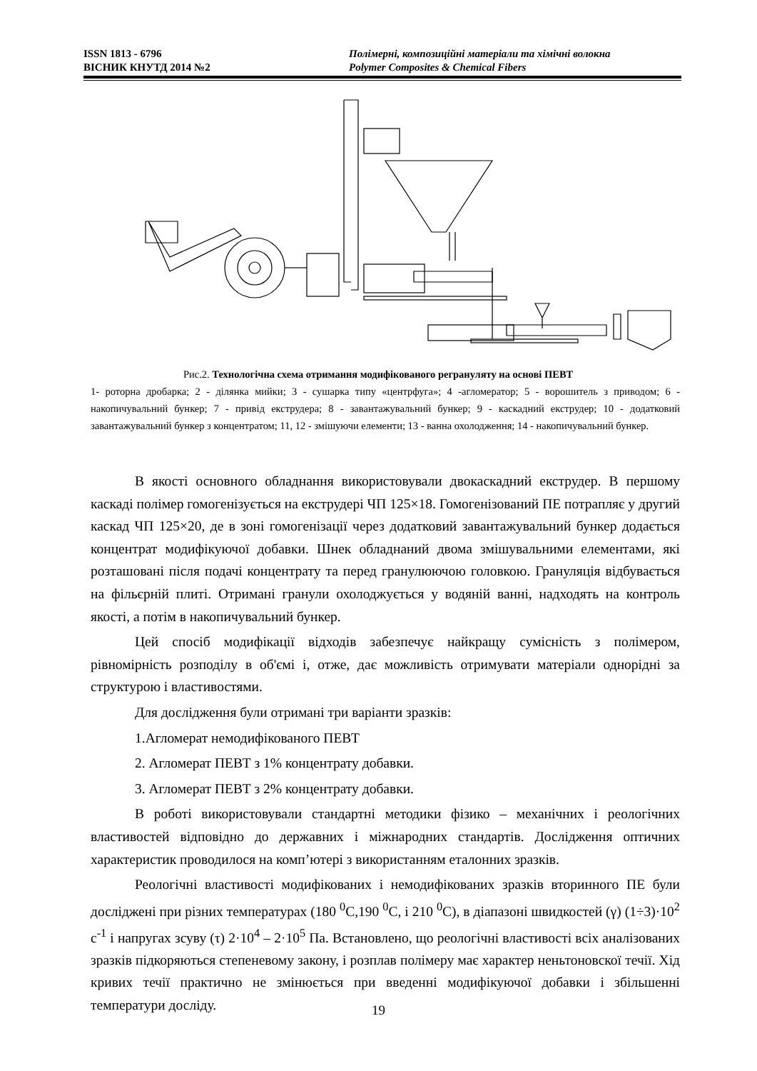ISSN 1813 - 6796
ВІСНИК КНУТД 2014 №2
Полімерні, композиційні матеріали та хімічні волокна
Polymer Composites & Chemical Fibers
Рис.2. Технологічна схема отримання модифікованого регрануляту на основі ПЕВТ
1- роторна дробарка; 2 - ділянка мийки; 3 - сушарка типу «центрфуга»; 4 -агломератор; 5 - ворошитель з приводом; 6 - накопичувальний бункер; 7 - привід екструдера; 8 - завантажувальний бункер; 9 - каскадний екструдер; 10 - додатковий завантажувальний бункер з концентратом; 11, 12 - змішуючи елементи; 13 - ванна охолодження; 14 - накопичувальний бункер.
В якості основного обладнання використовували двокаскадний екструдер. В першому каскаді полімер гомогенізується на екструдері ЧП 125×18. Гомогенізований ПЕ потрапляє у другий каскад ЧП 125×20, де в зоні гомогенізації через додатковий завантажувальний бункер додається концентрат модифікуючої добавки. Шнек обладнаний двома змішувальними елементами, які розташовані після подачі концентрату та перед гранулюючою головкою. Грануляція відбувається на фільєрній плиті. Отримані гранули охолоджується у водяній ванні, надходять на контроль якості, а потім в накопичувальний бункер.
Цей спосіб модифікації відходів забезпечує найкращу сумісність з полімером, рівномірність розподілу в об'ємі і, отже, дає можливість отримувати матеріали однорідні за структурою і властивостями.
Для дослідження були отримані три варіанти зразків:
1.Агломерат немодифікованого ПЕВТ
2. Агломерат ПЕВТ з 1% концентрату добавки.
3. Агломерат ПЕВТ з 2% концентрату добавки.
В роботі використовували стандартні методики фізико – механічних і реологічних властивостей відповідно до державних і міжнародних стандартів. Дослідження оптичних характеристик проводилося на комп’ютері з використанням еталонних зразків.
Реологічні властивості модифікованих і немодифікованих зразків вторинного ПЕ були досліджені при різних температурах (180 <sup>0</sup>С,190 <sup>0</sup>С, і 210 <sup>0</sup>С), в діапазоні швидкостей (γ) (1÷3)·10<sup>2</sup> с<sup>-1</sup> і напругах зсуву (τ) 2·10<sup>4</sup> – 2·10<sup>5</sup> Па. Встановлено, що реологічні властивості всіх аналізованих зразків підкоряються степеневому закону, і розплав полімеру має характер неньтоновскої течії. Хід кривих течії практично не змінюється при введенні модифікуючої добавки і збільшенні температури досліду.
19